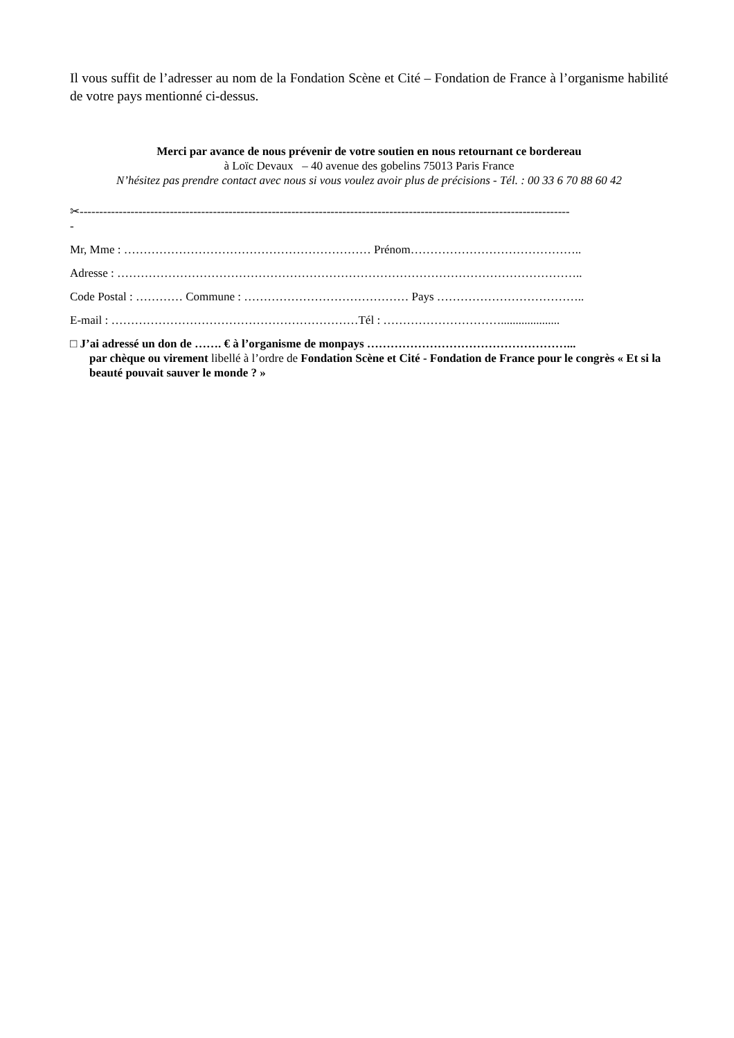Il vous suffit de l’adresser au nom de la Fondation Scène et Cité – Fondation de France à l’organisme habilité de votre pays mentionné ci-dessus.
Merci par avance de nous prévenir de votre soutien en nous retournant ce bordereau
à Loïc Devaux – 40 avenue des gobelins 75013 Paris France
N’hésitez pas prendre contact avec nous si vous voulez avoir plus de précisions - Tél. : 00 33 6 70 88 60 42
✂-----------------------------------------------------------------------------------------------------------------------------
-
Mr, Mme : ……………………………………………………… Prénom……………………………………..
Adresse : ………………………………………………………………………………………………………..
Code Postal : ………… Commune : …………………………………… Pays ………………………………..
E-mail : ………………………………………………………Tél : …………………………....................
□ J’ai adressé un don de ……. € à l’organisme de monpays ……………………………………………...
par chèque ou virement libellé à l’ordre de Fondation Scène et Cité - Fondation de France pour le congrès « Et si la beauté pouvait sauver le monde ? »